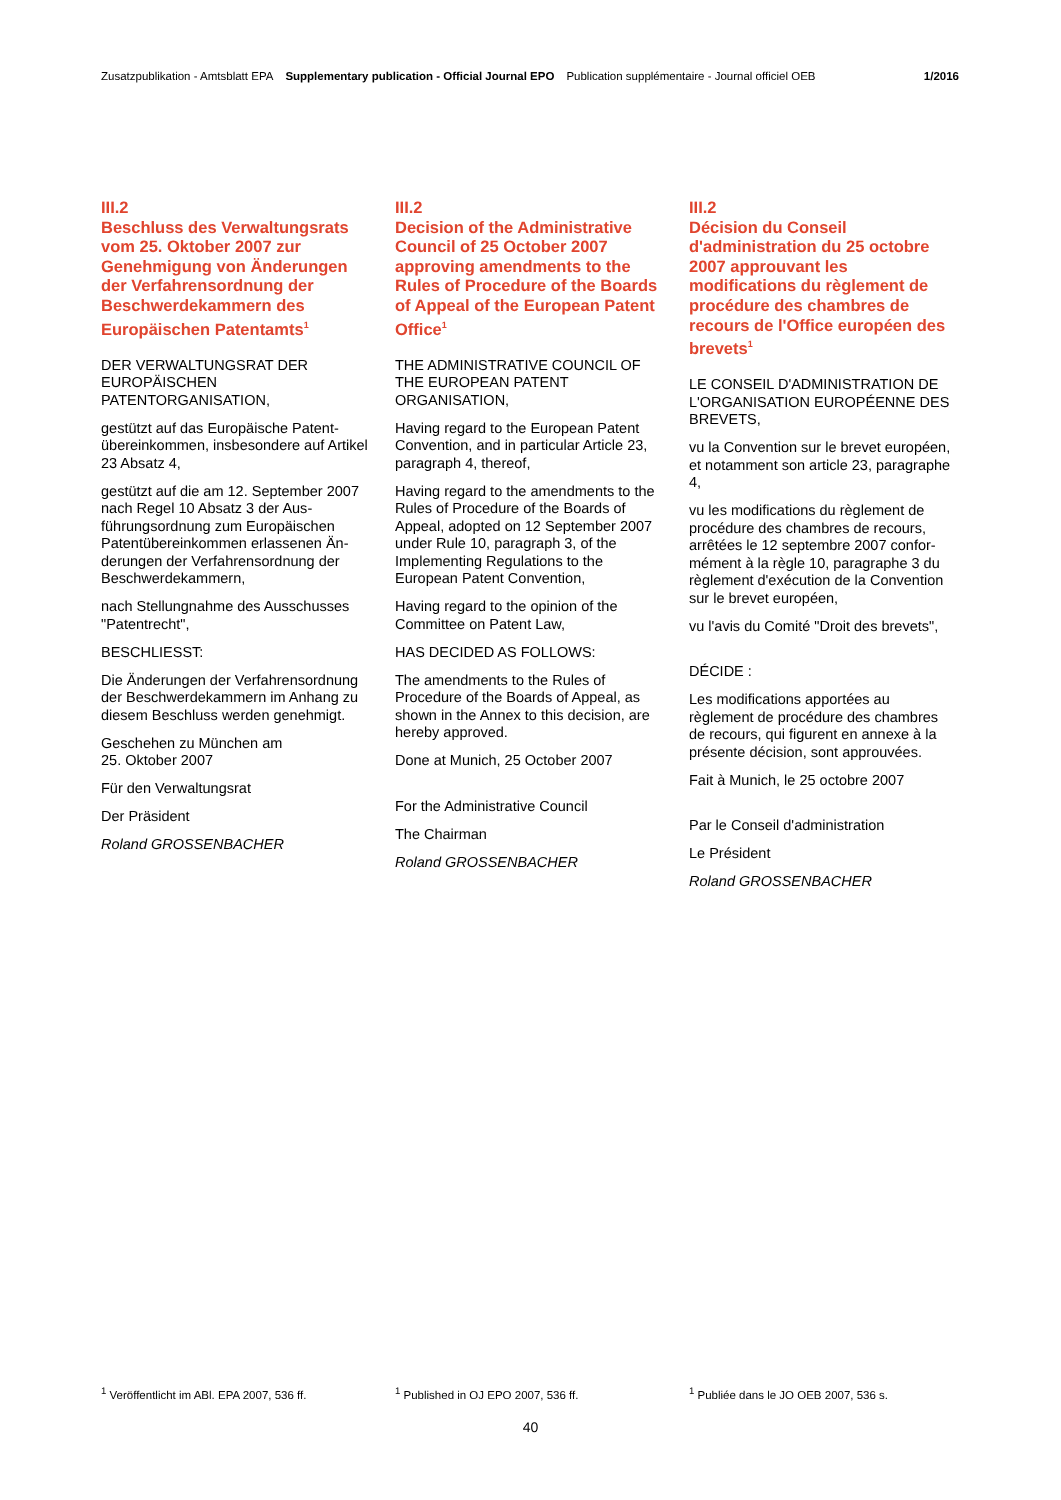Zusatzpublikation - Amtsblatt EPA Supplementary publication - Official Journal EPO Publication supplémentaire - Journal officiel OEB 1/2016
III.2
Beschluss des Verwaltungsrats vom 25. Oktober 2007 zur Genehmigung von Änderungen der Verfahrensordnung der Beschwerdekammern des Europäischen Patentamts<sup>1</sup>
DER VERWALTUNGSRAT DER EUROPÄISCHEN PATENTORGANISATION,
gestützt auf das Europäische Patent­übereinkommen, insbesondere auf Artikel 23 Absatz 4,
gestützt auf die am 12. September 2007 nach Regel 10 Absatz 3 der Aus­führungsordnung zum Europäischen Patentübereinkommen erlassenen Än­derungen der Verfahrensordnung der Beschwerdekammern,
nach Stellungnahme des Ausschusses "Patentrecht",
BESCHLIESST:
Die Änderungen der Verfahrensord­nung der Beschwerdekammern im An­hang zu diesem Beschluss werden genehmigt.
Geschehen zu München am
25. Oktober 2007
Für den Verwaltungsrat
Der Präsident
Roland GROSSENBACHER
III.2
Decision of the Administrative Council of 25 October 2007 approving amendments to the Rules of Procedure of the Boards of Appeal of the European Patent Office<sup>1</sup>
THE ADMINISTRATIVE COUNCIL OF THE EUROPEAN PATENT ORGANISATION,
Having regard to the European Patent Convention, and in particular Article 23, paragraph 4, thereof,
Having regard to the amendments to the Rules of Procedure of the Boards of Appeal, adopted on 12 September 2007 under Rule 10, paragraph 3, of the Implementing Regulations to the European Patent Convention,
Having regard to the opinion of the Committee on Patent Law,
HAS DECIDED AS FOLLOWS:
The amendments to the Rules of Procedure of the Boards of Appeal, as shown in the Annex to this decision, are hereby approved.
Done at Munich, 25 October 2007
For the Administrative Council
The Chairman
Roland GROSSENBACHER
III.2
Décision du Conseil d'administration du 25 octobre 2007 approuvant les modifications du règlement de procédure des chambres de recours de l'Office européen des brevets<sup>1</sup>
LE CONSEIL D'ADMINISTRATION DE L'ORGANISATION EUROPÉENNE DES BREVETS,
vu la Convention sur le brevet européen, et notamment son article 23, paragraphe 4,
vu les modifications du règlement de procédure des chambres de recours, arrêtées le 12 septembre 2007 confor­mément à la règle 10, paragraphe 3 du règlement d'exécution de la Convention sur le brevet européen,
vu l'avis du Comité "Droit des brevets",
DÉCIDE :
Les modifications apportées au règlement de procédure des chambres de recours, qui figurent en annexe à la présente décision, sont approuvées.
Fait à Munich, le 25 octobre 2007
Par le Conseil d'administration
Le Président
Roland GROSSENBACHER
<sup>1</sup> Veröffentlicht im ABl. EPA 2007, 536 ff. <sup>1</sup> Published in OJ EPO 2007, 536 ff. <sup>1</sup> Publiée dans le JO OEB 2007, 536 s.
40